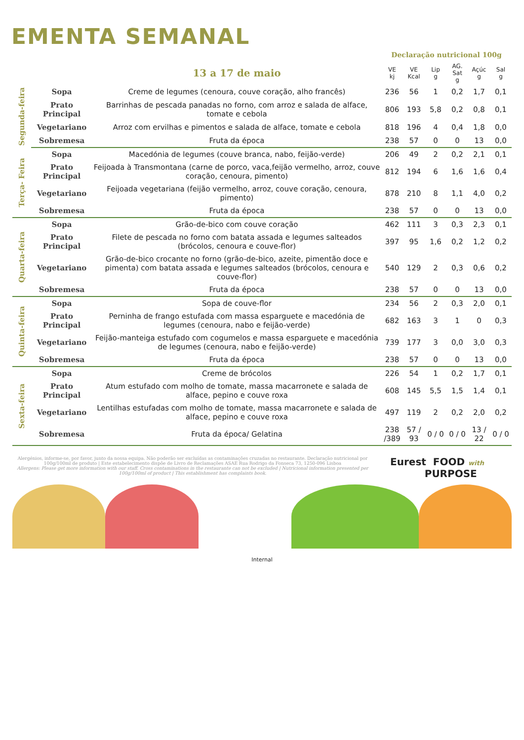EMENTA SEMANAL
| | | | Declaração nutricional 100g | | | | | |
| --- | --- | --- | --- | --- | --- | --- | --- | --- |
| | | 13 a 17 de maio | VE kj | VE Kcal | Lip g | AG. Sat g | Açúc g | Sal g |
| Segunda-feira | Sopa | Creme de legumes (cenoura, couve coração, alho francês) | 236 | 56 | 1 | 0,2 | 1,7 | 0,1 |
| | Prato Principal | Barrinhas de pescada panadas no forno, com arroz e salada de alface, tomate e cebola | 806 | 193 | 5,8 | 0,2 | 0,8 | 0,1 |
| | Vegetariano | Arroz com ervilhas e pimentos e salada de alface, tomate e cebola | 818 | 196 | 4 | 0,4 | 1,8 | 0,0 |
| | Sobremesa | Fruta da época | 238 | 57 | 0 | 0 | 13 | 0,0 |
| Terça- Feira | Sopa | Macedónia de legumes (couve branca, nabo, feijão-verde) | 206 | 49 | 2 | 0,2 | 2,1 | 0,1 |
| | Prato Principal | Feijoada à Transmontana (carne de porco, vaca,feijão vermelho, arroz, couve coração, cenoura, pimento) | 812 | 194 | 6 | 1,6 | 1,6 | 0,4 |
| | Vegetariano | Feijoada vegetariana (feijão vermelho, arroz, couve coração, cenoura, pimento) | 878 | 210 | 8 | 1,1 | 4,0 | 0,2 |
| | Sobremesa | Fruta da época | 238 | 57 | 0 | 0 | 13 | 0,0 |
| Quarta-feira | Sopa | Grão-de-bico com couve coração | 462 | 111 | 3 | 0,3 | 2,3 | 0,1 |
| | Prato Principal | Filete de pescada no forno com batata assada e legumes salteados (brócolos, cenoura e couve-flor) | 397 | 95 | 1,6 | 0,2 | 1,2 | 0,2 |
| | Vegetariano | Grão-de-bico crocante no forno (grão-de-bico, azeite, pimentão doce e pimenta) com batata assada e legumes salteados (brócolos, cenoura e couve-flor) | 540 | 129 | 2 | 0,3 | 0,6 | 0,2 |
| | Sobremesa | Fruta da época | 238 | 57 | 0 | 0 | 13 | 0,0 |
| Quinta-feira | Sopa | Sopa de couve-flor | 234 | 56 | 2 | 0,3 | 2,0 | 0,1 |
| | Prato Principal | Perninha de frango estufada com massa esparguete e macedónia de legumes (cenoura, nabo e feijão-verde) | 682 | 163 | 3 | 1 | 0 | 0,3 |
| | Vegetariano | Feijão-manteiga estufado com cogumelos e massa esparguete e macedónia de legumes (cenoura, nabo e feijão-verde) | 739 | 177 | 3 | 0,0 | 3,0 | 0,3 |
| | Sobremesa | Fruta da época | 238 | 57 | 0 | 0 | 13 | 0,0 |
| Sexta-feira | Sopa | Creme de brócolos | 226 | 54 | 1 | 0,2 | 1,7 | 0,1 |
| | Prato Principal | Atum estufado com molho de tomate, massa macarronete e salada de alface, pepino e couve roxa | 608 | 145 | 5,5 | 1,5 | 1,4 | 0,1 |
| | Vegetariano | Lentilhas estufadas com molho de tomate, massa macarronete e salada de alface, pepino e couve roxa | 497 | 119 | 2 | 0,2 | 2,0 | 0,2 |
| | Sobremesa | Fruta da época/ Gelatina | 238 /389 | 57 / 93 | 0 / 0 | 0 / 0 | 13 / 22 | 0 / 0 |
Alergénios, informe-se, por favor, junto da nossa equipa. Não poderão ser excluídas as contaminações cruzadas no restaurante. Declaração nutricional por 100g/100ml de produto | Este estabelecimento dispõe de Livro de Reclamações ASAE Rua Rodrigo da Fonseca 73, 1250-096 Lisboa
Allergens: Please get more information with our staff. Cross contaminations in the restaurante can not be excluded | Nutricional information presented per 100g/100ml of product | This establishment has complaints book.
Eurest FOOD with
PURPOSE
Internal